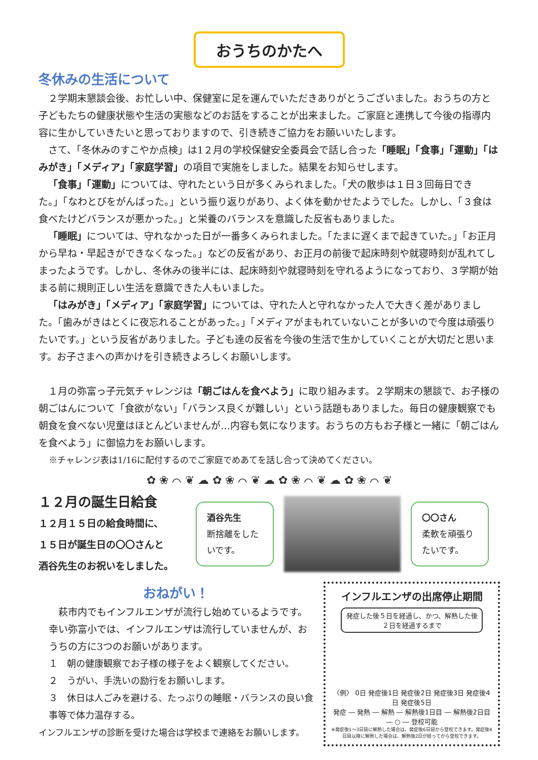おうちのかたへ
冬休みの生活について
２学期末懇談会後、お忙しい中、保健室に足を運んでいただきありがとうございました。おうちの方と子どもたちの健康状態や生活の実態などのお話をすることが出来ました。ご家庭と連携して今後の指導内容に生かしていきたいと思っておりますので、引き続きご協力をお願いいたします。
さて、「冬休みのすこやか点検」は1２月の学校保健安全委員会で話し合った「睡眠」「食事」「運動」「はみがき」「メディア」「家庭学習」の項目で実施をしました。結果をお知らせします。
「食事」「運動」については、守れたという日が多くみられました。「犬の散歩は１日３回毎日できた。」「なわとびをがんばった。」という振り返りがあり、よく体を動かせたようでした。しかし、「３食は食べたけどバランスが悪かった。」と栄養のバランスを意識した反省もありました。
「睡眠」については、守れなかった日が一番多くみられました。「たまに遅くまで起きていた。」「お正月から早ね・早起きができなくなった。」などの反省があり、お正月の前後で起床時刻や就寝時刻が乱れてしまったようです。しかし、冬休みの後半には、起床時刻や就寝時刻を守れるようになっており、３学期が始まる前に規則正しい生活を意識できた人もいました。
「はみがき」「メディア」「家庭学習」については、守れた人と守れなかった人で大きく差がありました。「歯みがきはとくに夜忘れることがあった。」「メディアがまもれていないことが多いので今度は頑張りたいです。」という反省がありました。子ども達の反省を今後の生活で生かしていくことが大切だと思います。お子さまへの声かけを引き続きよろしくお願いします。
１月の弥富っ子元気チャレンジは「朝ごはんを食べよう」に取り組みます。２学期末の懇談で、お子様の朝ごはんについて「食欲がない」「バランス良くが難しい」という話題もありました。毎日の健康観察でも朝食を食べない児童はほとんどいませんが…内容も気になります。おうちの方もお子様と一緒に「朝ごはんを食べよう」に御協力をお願いします。
※チャレンジ表は1/16に配付するのでご家庭でめあてを話し合って決めてください。
✿ ❀ ⌒ ❦ ☁ ✿ ❀ ⌒ ❦ ☁ ✿ ❀ ⌒ ❦ ☁ ✿ ❀ ⌒ ❦
１２月の誕生日給食
１２月１５日の給食時間に、
１５日が誕生日の〇〇さんと
酒谷先生のお祝いをしました。
酒谷先生
断捨離をしたいです。
〇〇さん
柔軟を頑張りたいです。
おねがい！
萩市内でもインフルエンザが流行し始めているようです。幸い弥富小では、インフルエンザは流行していませんが、おうちの方に3つのお願いがあります。
１　朝の健康観察でお子様の様子をよく観察してください。
２　うがい、手洗いの励行をお願いします。
３　休日は人ごみを避ける、たっぷりの睡眠・バランスの良い食事等で体力温存する。
インフルエンザの診断を受けた場合は学校まで連絡をお願いします。
インフルエンザの出席停止期間
発症した後５日を経過し、かつ、解熱した後２日を経過するまで
〈例〉 0日 発症後1日 発症後2日 発症後3日 発症後4日 発症後5日
発症 ― 発熱 ― 解熱 ― 解熱後1日目 ― 解熱後2日目 ― ○ ― 登校可能
※発症後1～3日目に解熱した場合は、発症後6日目から登校できます。発症後4日目以降に解熱した場合は、解熱後2日が経ってから登校できます。